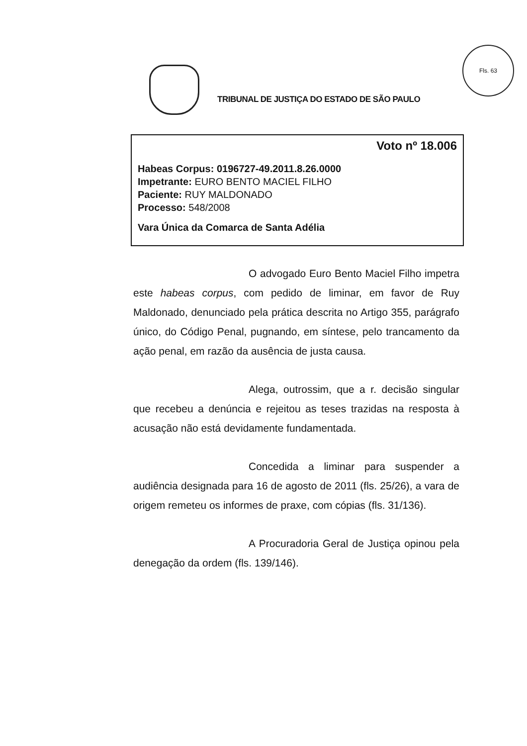TRIBUNAL DE JUSTIÇA DO ESTADO DE SÃO PAULO
Fls. 63
Voto nº 18.006
Habeas Corpus: 0196727-49.2011.8.26.0000
Impetrante: EURO BENTO MACIEL FILHO
Paciente: RUY MALDONADO
Processo: 548/2008
Vara Única da Comarca de Santa Adélia
O advogado Euro Bento Maciel Filho impetra este habeas corpus, com pedido de liminar, em favor de Ruy Maldonado, denunciado pela prática descrita no Artigo 355, parágrafo único, do Código Penal, pugnando, em síntese, pelo trancamento da ação penal, em razão da ausência de justa causa.
Alega, outrossim, que a r. decisão singular que recebeu a denúncia e rejeitou as teses trazidas na resposta à acusação não está devidamente fundamentada.
Concedida a liminar para suspender a audiência designada para 16 de agosto de 2011 (fls. 25/26), a vara de origem remeteu os informes de praxe, com cópias (fls. 31/136).
A Procuradoria Geral de Justiça opinou pela denegação da ordem (fls. 139/146).